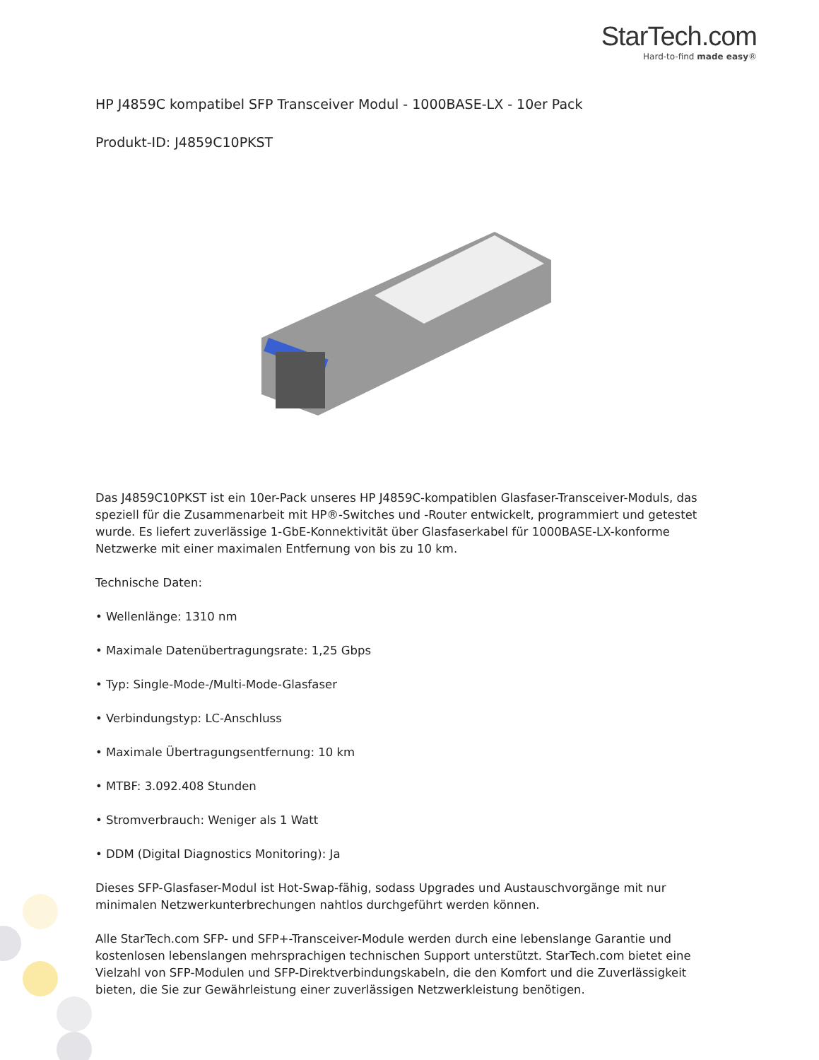StarTech.com
Hard-to-find made easy®
HP J4859C kompatibel SFP Transceiver Modul - 1000BASE-LX - 10er Pack
Produkt-ID: J4859C10PKST
Das J4859C10PKST ist ein 10er-Pack unseres HP J4859C-kompatiblen Glasfaser-Transceiver-Moduls, das speziell für die Zusammenarbeit mit HP®-Switches und -Router entwickelt, programmiert und getestet wurde. Es liefert zuverlässige 1-GbE-Konnektivität über Glasfaserkabel für 1000BASE-LX-konforme Netzwerke mit einer maximalen Entfernung von bis zu 10 km.
Technische Daten:
• Wellenlänge: 1310 nm
• Maximale Datenübertragungsrate: 1,25 Gbps
• Typ: Single-Mode-/Multi-Mode-Glasfaser
• Verbindungstyp: LC-Anschluss
• Maximale Übertragungsentfernung: 10 km
• MTBF: 3.092.408 Stunden
• Stromverbrauch: Weniger als 1 Watt
• DDM (Digital Diagnostics Monitoring): Ja
Dieses SFP-Glasfaser-Modul ist Hot-Swap-fähig, sodass Upgrades und Austauschvorgänge mit nur minimalen Netzwerkunterbrechungen nahtlos durchgeführt werden können.
Alle StarTech.com SFP- und SFP+-Transceiver-Module werden durch eine lebenslange Garantie und kostenlosen lebenslangen mehrsprachigen technischen Support unterstützt. StarTech.com bietet eine Vielzahl von SFP-Modulen und SFP-Direktverbindungskabeln, die den Komfort und die Zuverlässigkeit bieten, die Sie zur Gewährleistung einer zuverlässigen Netzwerkleistung benötigen.